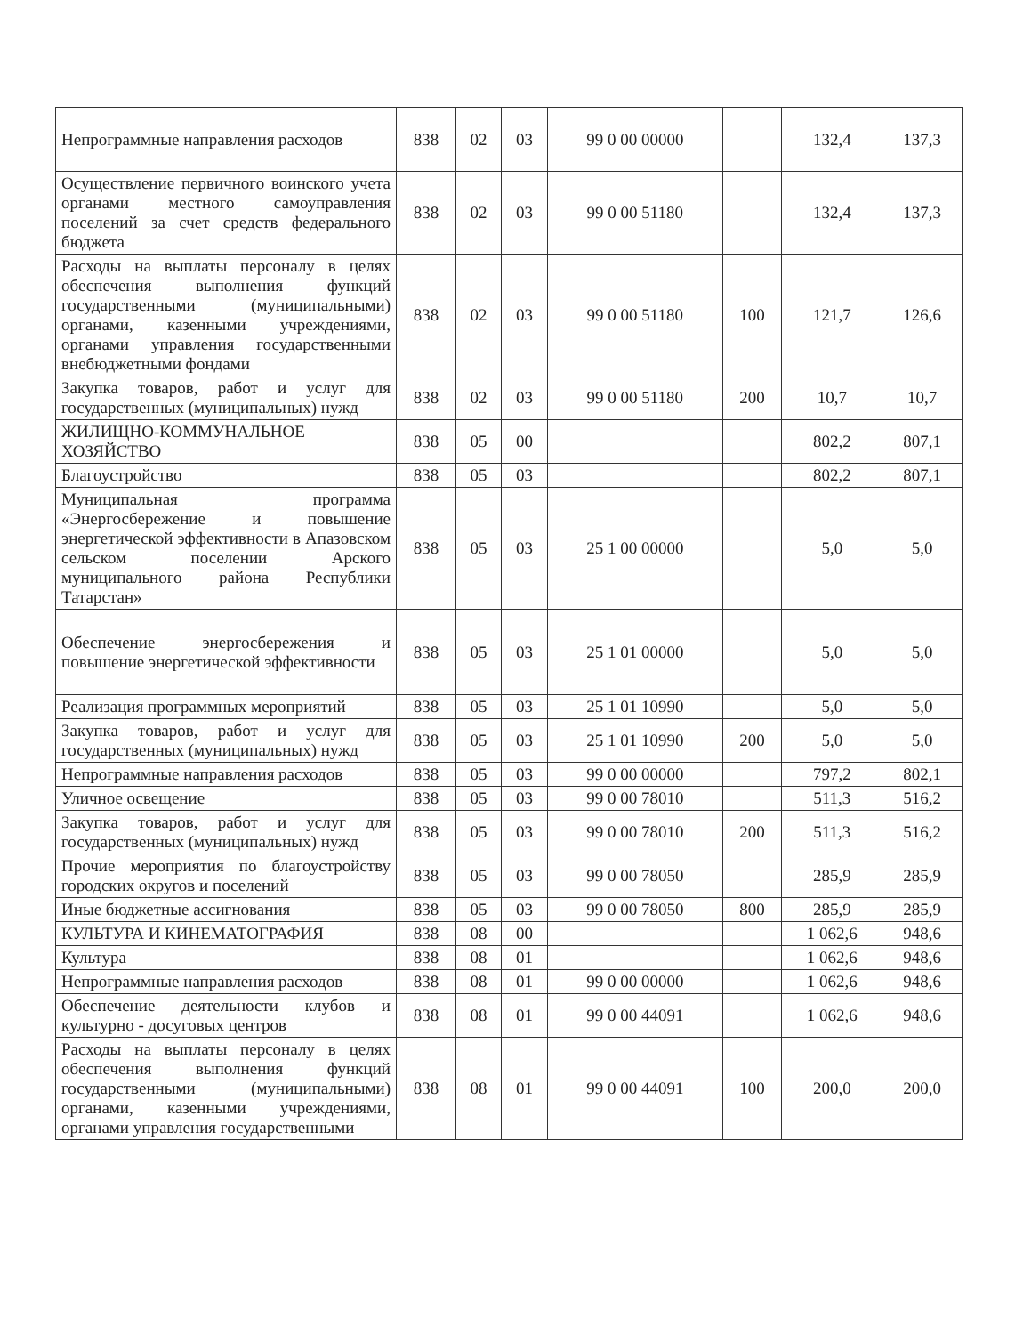| Непрограммные направления расходов | 838 | 02 | 03 | 99 0 00 00000 | | 132,4 | 137,3 |
| Осуществление первичного воинского учета органами местного самоуправления поселений за счет средств федерального бюджета | 838 | 02 | 03 | 99 0 00 51180 | | 132,4 | 137,3 |
| Расходы на выплаты персоналу в целях обеспечения выполнения функций государственными (муниципальными) органами, казенными учреждениями, органами управления государственными внебюджетными фондами | 838 | 02 | 03 | 99 0 00 51180 | 100 | 121,7 | 126,6 |
| Закупка товаров, работ и услуг для государственных (муниципальных) нужд | 838 | 02 | 03 | 99 0 00 51180 | 200 | 10,7 | 10,7 |
| ЖИЛИЩНО-КОММУНАЛЬНОЕ ХОЗЯЙСТВО | 838 | 05 | 00 | | | 802,2 | 807,1 |
| Благоустройство | 838 | 05 | 03 | | | 802,2 | 807,1 |
| Муниципальная программа «Энергосбережение и повышение энергетической эффективности в Апазовском сельском поселении Арского муниципального района Республики Татарстан» | 838 | 05 | 03 | 25 1 00 00000 | | 5,0 | 5,0 |
| Обеспечение энергосбережения и повышение энергетической эффективности | 838 | 05 | 03 | 25 1 01 00000 | | 5,0 | 5,0 |
| Реализация программных мероприятий | 838 | 05 | 03 | 25 1 01 10990 | | 5,0 | 5,0 |
| Закупка товаров, работ и услуг для государственных (муниципальных) нужд | 838 | 05 | 03 | 25 1 01 10990 | 200 | 5,0 | 5,0 |
| Непрограммные направления расходов | 838 | 05 | 03 | 99 0 00 00000 | | 797,2 | 802,1 |
| Уличное освещение | 838 | 05 | 03 | 99 0 00 78010 | | 511,3 | 516,2 |
| Закупка товаров, работ и услуг для государственных (муниципальных) нужд | 838 | 05 | 03 | 99 0 00 78010 | 200 | 511,3 | 516,2 |
| Прочие мероприятия по благоустройству городских округов и поселений | 838 | 05 | 03 | 99 0 00 78050 | | 285,9 | 285,9 |
| Иные бюджетные ассигнования | 838 | 05 | 03 | 99 0 00 78050 | 800 | 285,9 | 285,9 |
| КУЛЬТУРА И КИНЕМАТОГРАФИЯ | 838 | 08 | 00 | | | 1 062,6 | 948,6 |
| Культура | 838 | 08 | 01 | | | 1 062,6 | 948,6 |
| Непрограммные направления расходов | 838 | 08 | 01 | 99 0 00 00000 | | 1 062,6 | 948,6 |
| Обеспечение деятельности клубов и культурно - досуговых центров | 838 | 08 | 01 | 99 0 00 44091 | | 1 062,6 | 948,6 |
| Расходы на выплаты персоналу в целях обеспечения выполнения функций государственными (муниципальными) органами, казенными учреждениями, органами управления государственными | 838 | 08 | 01 | 99 0 00 44091 | 100 | 200,0 | 200,0 |